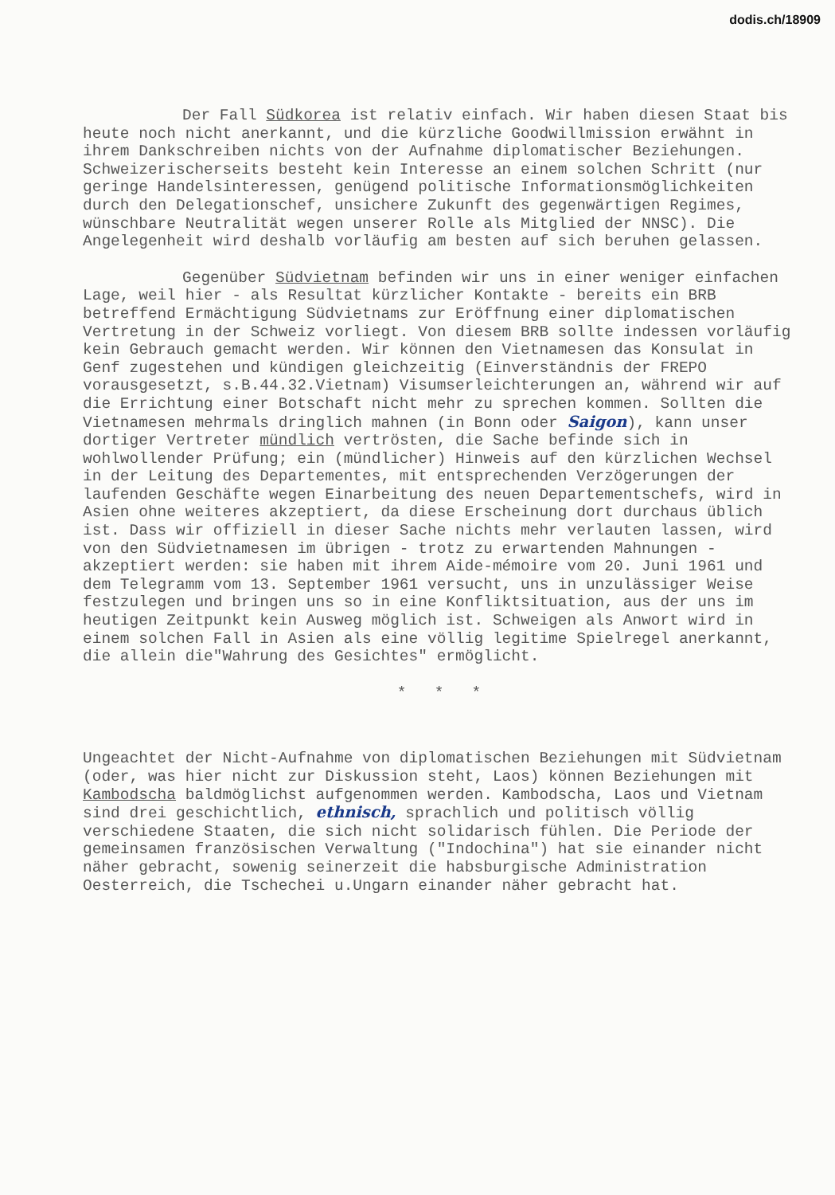dodis.ch/18909
Der Fall Südkorea ist relativ einfach. Wir haben diesen Staat bis heute noch nicht anerkannt, und die kürzliche Goodwillmission erwähnt in ihrem Dankschreiben nichts von der Aufnahme diplomatischer Beziehungen. Schweizerischerseits besteht kein Interesse an einem solchen Schritt (nur geringe Handelsinteressen, genügend politische Informationsmöglichkeiten durch den Delegationschef, unsichere Zukunft des gegenwärtigen Regimes, wünschbare Neutralität wegen unserer Rolle als Mitglied der NNSC). Die Angelegenheit wird deshalb vorläufig am besten auf sich beruhen gelassen.
Gegenüber Südvietnam befinden wir uns in einer weniger einfachen Lage, weil hier - als Resultat kürzlicher Kontakte - bereits ein BRB betreffend Ermächtigung Südvietnams zur Eröffnung einer diplomatischen Vertretung in der Schweiz vorliegt. Von diesem BRB sollte indessen vorläufig kein Gebrauch gemacht werden. Wir können den Vietnamesen das Konsulat in Genf zugestehen und kündigen gleichzeitig (Einverständnis der FREPO vorausgesetzt, s.B.44.32.Vietnam) Visumserleichterungen an, während wir auf die Errichtung einer Botschaft nicht mehr zu sprechen kommen. Sollten die Vietnamesen mehrmals dringlich mahnen (in Bonn oder Saigon), kann unser dortiger Vertreter mündlich vertrösten, die Sache befinde sich in wohlwollender Prüfung; ein (mündlicher) Hinweis auf den kürzlichen Wechsel in der Leitung des Departementes, mit entsprechenden Verzögerungen der laufenden Geschäfte wegen Einarbeitung des neuen Departementschefs, wird in Asien ohne weiteres akzeptiert, da diese Erscheinung dort durchaus üblich ist. Dass wir offiziell in dieser Sache nichts mehr verlauten lassen, wird von den Südvietnamesen im übrigen - trotz zu erwartenden Mahnungen - akzeptiert werden: sie haben mit ihrem Aide-mémoire vom 20. Juni 1961 und dem Telegramm vom 13. September 1961 versucht, uns in unzulässiger Weise festzulegen und bringen uns so in eine Konfliktsituation, aus der uns im heutigen Zeitpunkt kein Ausweg möglich ist. Schweigen als Anwort wird in einem solchen Fall in Asien als eine völlig legitime Spielregel anerkannt, die allein die"Wahrung des Gesichtes" ermöglicht.
* * *
Ungeachtet der Nicht-Aufnahme von diplomatischen Beziehungen mit Südvietnam (oder, was hier nicht zur Diskussion steht, Laos) können Beziehungen mit Kambodscha baldmöglichst aufgenommen werden. Kambodscha, Laos und Vietnam sind drei geschichtlich, ethnisch, sprachlich und politisch völlig verschiedene Staaten, die sich nicht solidarisch fühlen. Die Periode der gemeinsamen französischen Verwaltung ("Indochina") hat sie einander nicht näher gebracht, sowenig seinerzeit die habsburgische Administration Oesterreich, die Tschechei u.Ungarn einander näher gebracht hat.